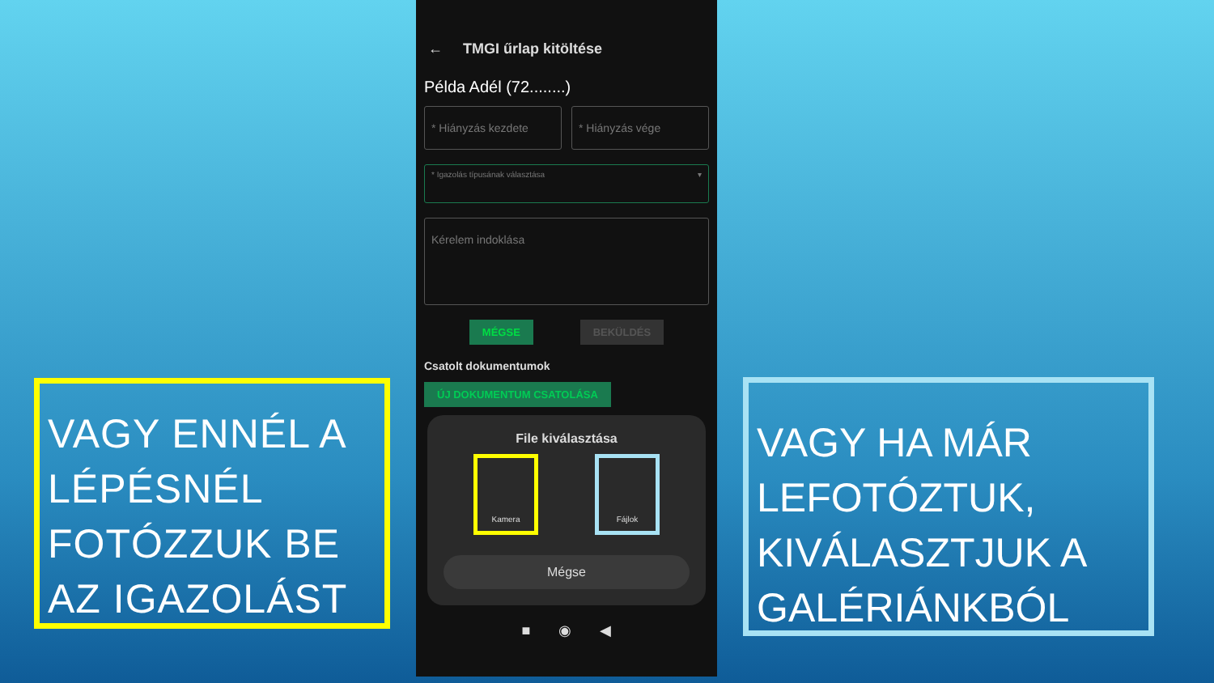VAGY ENNÉL A LÉPÉSNÉL FOTÓZZUK BE AZ IGAZOLÁST
← TMGI űrlap kitöltése
Példa Adél (72........)
* Hiányzás kezdete * Hiányzás vége
* Igazolás típusának választása ▾
Kérelem indoklása
MÉGSE BEKÜLDÉS
Csatolt dokumentumok
ÚJ DOKUMENTUM CSATOLÁSA
File kiválasztása
Kamera Fájlok
Mégse
■ ◉ ◀
VAGY HA MÁR LEFOTÓZTUK, KIVÁLASZTJUK A GALÉRIÁNKBÓL